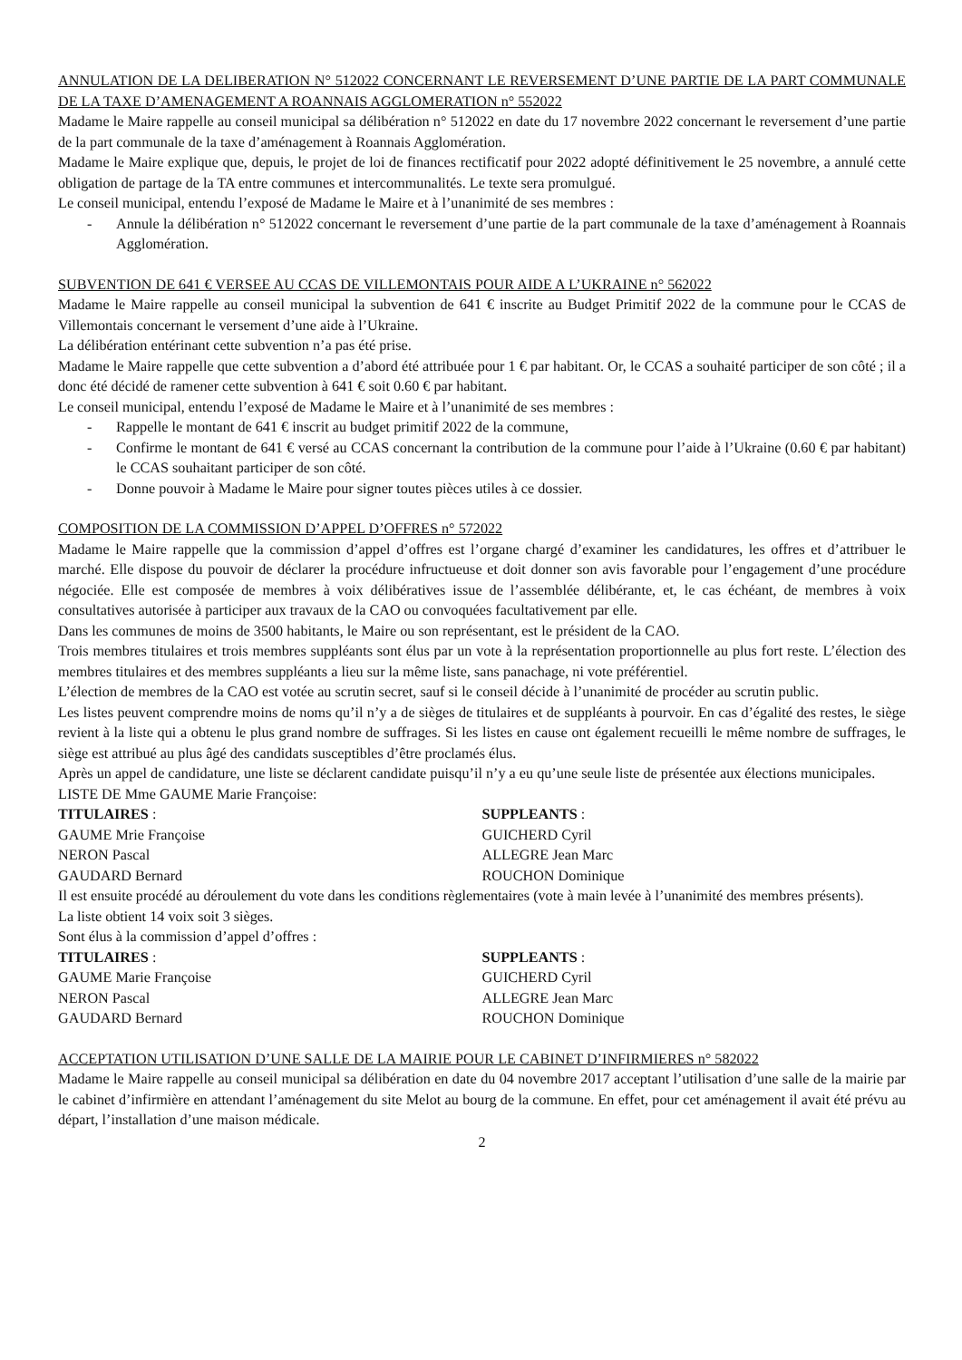ANNULATION DE LA DELIBERATION N° 512022 CONCERNANT LE REVERSEMENT D’UNE PARTIE DE LA PART COMMUNALE DE LA TAXE D’AMENAGEMENT A ROANNAIS AGGLOMERATION n° 552022
Madame le Maire rappelle au conseil municipal sa délibération n° 512022 en date du 17 novembre 2022 concernant le reversement d’une partie de la part communale de la taxe d’aménagement à Roannais Agglomération.
Madame le Maire explique que, depuis, le projet de loi de finances rectificatif pour 2022 adopté définitivement le 25 novembre, a annulé cette obligation de partage de la TA entre communes et intercommunalités. Le texte sera promulgué.
Le conseil municipal, entendu l’exposé de Madame le Maire et à l’unanimité de ses membres :
- Annule la délibération n° 512022 concernant le reversement d’une partie de la part communale de la taxe d’aménagement à Roannais Agglomération.
SUBVENTION DE 641 € VERSEE AU CCAS DE VILLEMONTAIS POUR AIDE A L’UKRAINE n° 562022
Madame le Maire rappelle au conseil municipal la subvention de 641 € inscrite au Budget Primitif 2022 de la commune pour le CCAS de Villemontais concernant le versement d’une aide à l’Ukraine.
La délibération entérinant cette subvention n’a pas été prise.
Madame le Maire rappelle que cette subvention a d’abord été attribuée pour 1 € par habitant. Or, le CCAS a souhaité participer de son côté ; il a donc été décidé de ramener cette subvention à 641 € soit 0.60 € par habitant.
Le conseil municipal, entendu l’exposé de Madame le Maire et à l’unanimité de ses membres :
- Rappelle le montant de 641 € inscrit au budget primitif 2022 de la commune,
- Confirme le montant de 641 € versé au CCAS concernant la contribution de la commune pour l’aide à l’Ukraine (0.60 € par habitant) le CCAS souhaitant participer de son côté.
- Donne pouvoir à Madame le Maire pour signer toutes pièces utiles à ce dossier.
COMPOSITION DE LA COMMISSION D’APPEL D’OFFRES n° 572022
Madame le Maire rappelle que la commission d’appel d’offres est l’organe chargé d’examiner les candidatures, les offres et d’attribuer le marché. Elle dispose du pouvoir de déclarer la procédure infructueuse et doit donner son avis favorable pour l’engagement d’une procédure négociée. Elle est composée de membres à voix délibératives issue de l’assemblée délibérante, et, le cas échéant, de membres à voix consultatives autorisée à participer aux travaux de la CAO ou convoquées facultativement par elle.
Dans les communes de moins de 3500 habitants, le Maire ou son représentant, est le président de la CAO.
Trois membres titulaires et trois membres suppléants sont élus par un vote à la représentation proportionnelle au plus fort reste. L’élection des membres titulaires et des membres suppléants a lieu sur la même liste, sans panachage, ni vote préférentiel.
L’élection de membres de la CAO est votée au scrutin secret, sauf si le conseil décide à l’unanimité de procéder au scrutin public.
Les listes peuvent comprendre moins de noms qu’il n’y a de sièges de titulaires et de suppléants à pourvoir. En cas d’égalité des restes, le siège revient à la liste qui a obtenu le plus grand nombre de suffrages. Si les listes en cause ont également recueilli le même nombre de suffrages, le siège est attribué au plus âgé des candidats susceptibles d’être proclamés élus.
Après un appel de candidature, une liste se déclarent candidate puisqu’il n’y a eu qu’une seule liste de présentée aux élections municipales.
LISTE DE Mme GAUME Marie Françoise:
TITULAIRES :
GAUME Mrie Françoise
NERON Pascal
GAUDARD Bernard
SUPPLEANTS :
GUICHERD Cyril
ALLEGRE Jean Marc
ROUCHON Dominique
Il est ensuite procédé au déroulement du vote dans les conditions règlementaires (vote à main levée à l’unanimité des membres présents).
La liste obtient 14 voix soit 3 sièges.
Sont élus à la commission d’appel d’offres :
TITULAIRES :
GAUME Marie Françoise
NERON Pascal
GAUDARD Bernard
SUPPLEANTS :
GUICHERD Cyril
ALLEGRE Jean Marc
ROUCHON Dominique
ACCEPTATION UTILISATION D’UNE SALLE DE LA MAIRIE POUR LE CABINET D’INFIRMIERES n° 582022
Madame le Maire rappelle au conseil municipal sa délibération en date du 04 novembre 2017 acceptant l’utilisation d’une salle de la mairie par le cabinet d’infirmière en attendant l’aménagement du site Melot au bourg de la commune. En effet, pour cet aménagement il avait été prévu au départ, l’installation d’une maison médicale.
2